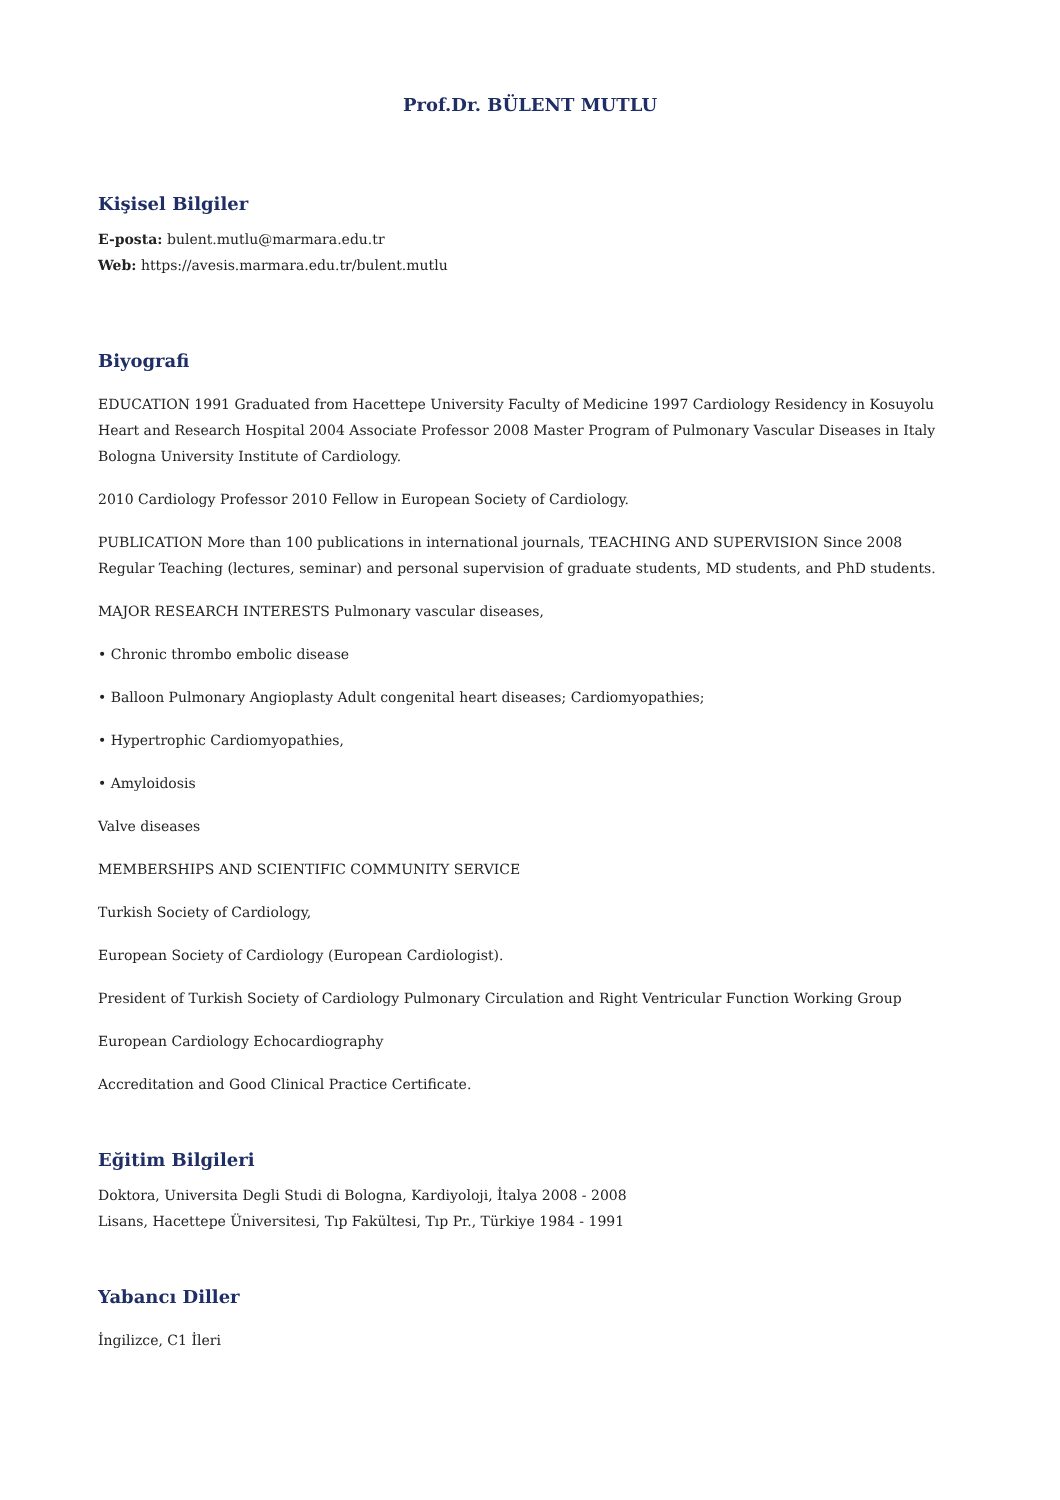Prof.Dr. BÜLENT MUTLU
Kişisel Bilgiler
E-posta: bulent.mutlu@marmara.edu.tr
Web: https://avesis.marmara.edu.tr/bulent.mutlu
Biyografi
EDUCATION 1991 Graduated from Hacettepe University Faculty of Medicine 1997 Cardiology Residency in Kosuyolu Heart and Research Hospital 2004 Associate Professor 2008 Master Program of Pulmonary Vascular Diseases in Italy Bologna University Institute of Cardiology.
2010 Cardiology Professor 2010 Fellow in European Society of Cardiology.
PUBLICATION More than 100 publications in international journals, TEACHING AND SUPERVISION Since 2008 Regular Teaching (lectures, seminar) and personal supervision of graduate students, MD students, and PhD students.
MAJOR RESEARCH INTERESTS Pulmonary vascular diseases,
• Chronic thrombo embolic disease
• Balloon Pulmonary Angioplasty Adult congenital heart diseases; Cardiomyopathies;
• Hypertrophic Cardiomyopathies,
• Amyloidosis
Valve diseases
MEMBERSHIPS AND SCIENTIFIC COMMUNITY SERVICE
Turkish Society of Cardiology,
European Society of Cardiology (European Cardiologist).
President of Turkish Society of Cardiology Pulmonary Circulation and Right Ventricular Function Working Group
European Cardiology Echocardiography
Accreditation and Good Clinical Practice Certificate.
Eğitim Bilgileri
Doktora, Universita Degli Studi di Bologna, Kardiyoloji, İtalya 2008 - 2008
Lisans, Hacettepe Üniversitesi, Tıp Fakültesi, Tıp Pr., Türkiye 1984 - 1991
Yabancı Diller
İngilizce, C1 İleri